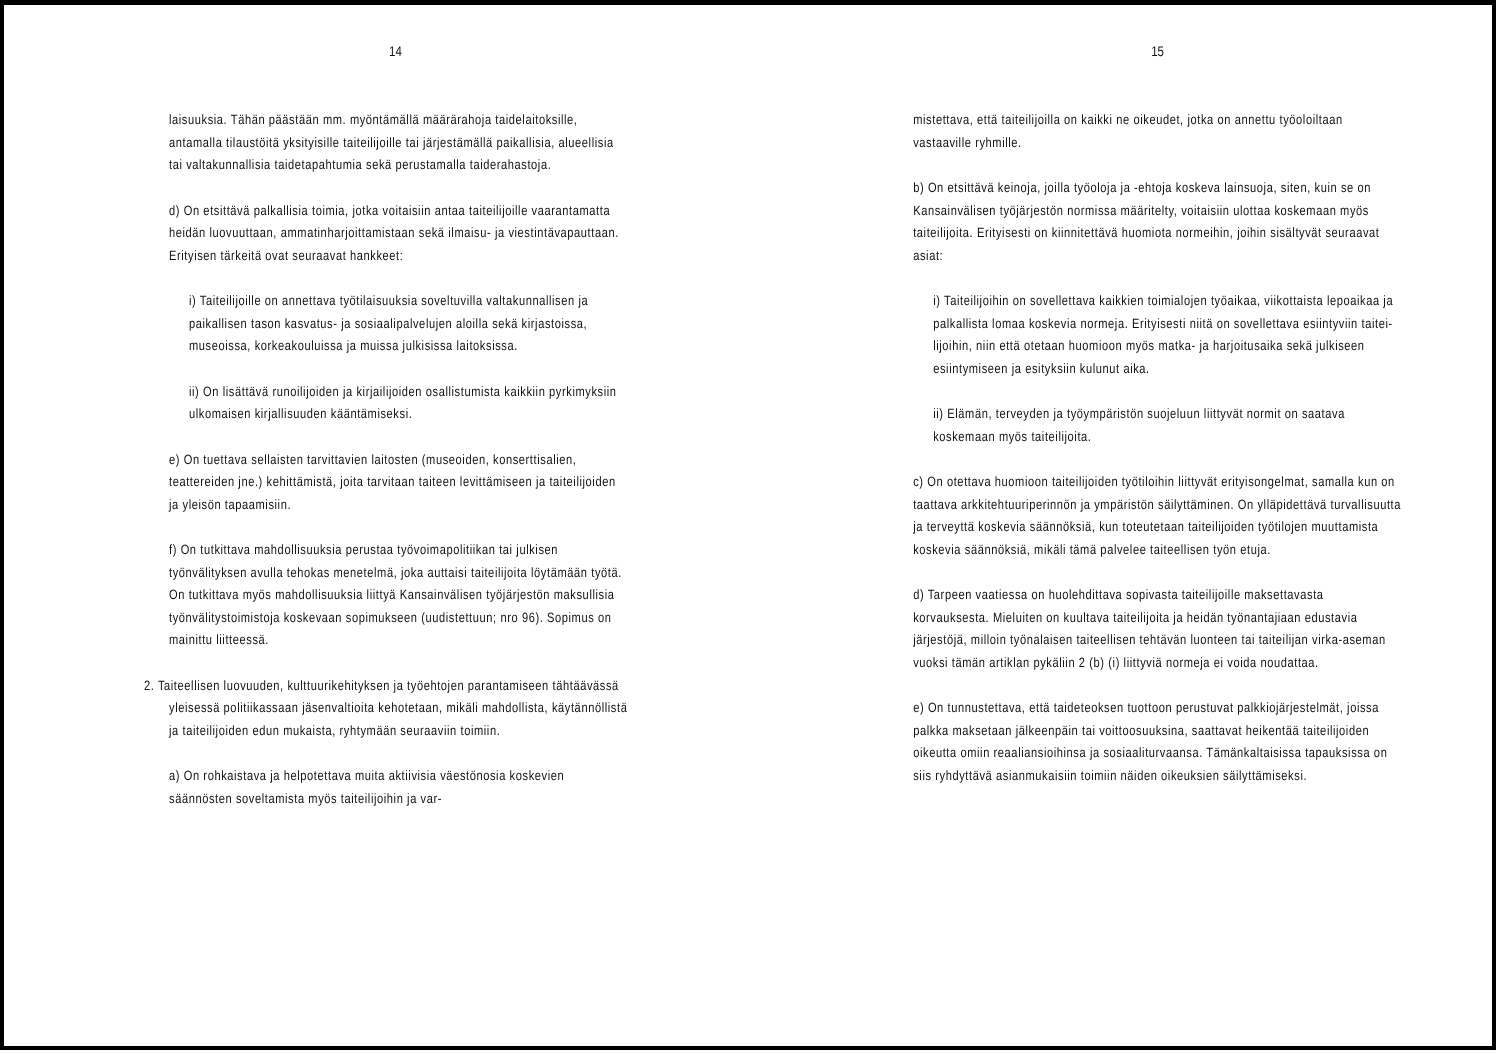14
laisuuksia. Tähän päästään mm. myöntämällä määrärahoja taide­laitoksille, antamalla tilaustöitä yksityisille taiteilijoille tai järjestämällä paikallisia, alueellisia tai valtakunnalli­sia taidetapahtumia sekä perustamalla taiderahastoja.
d) On etsittävä palkallisia toimia, jotka voitaisiin antaa taiteilijoille vaarantamatta heidän luovuuttaan, ammatinhar­joittamistaan sekä ilmaisu- ja viestintävapauttaan. Erityi­sen tärkeitä ovat seuraavat hankkeet:
i) Taiteilijoille on annettava työtilaisuuksia soveltuvilla valtakunnallisen ja paikallisen tason kasvatus- ja sosiaa­lipalvelujen aloilla sekä kirjastoissa, museoissa, korkea­kouluissa ja muissa julkisissa laitoksissa.
ii) On lisättävä runoilijoiden ja kirjailijoiden osallistu­mista kaikkiin pyrkimyksiin ulkomaisen kirjallisuuden kääntämiseksi.
e) On tuettava sellaisten tarvittavien laitosten (museoiden, konserttisalien, teattereiden jne.) kehittämistä, joita tar­vitaan taiteen levittämiseen ja taiteilijoiden ja yleisön tapaamisiin.
f) On tutkittava mahdollisuuksia perustaa työvoimapolitiikan tai julkisen työnvälityksen avulla tehokas menetelmä, joka auttaisi taiteilijoita löytämään työtä. On tutkittava myös mahdollisuuksia liittyä Kansainvälisen työjärjestön maksulli­sia työnvälitystoimistoja koskevaan sopimukseen (uudistettuun; nro 96). Sopimus on mainittu liitteessä.
2. Taiteellisen luovuuden, kulttuurikehityksen ja työehtojen pa­rantamiseen tähtäävässä yleisessä politiikassaan jäsenvaltioi­ta kehotetaan, mikäli mahdollista, käytännöllistä ja taiteili­joiden edun mukaista, ryhtymään seuraaviin toimiin.
a) On rohkaistava ja helpotettava muita aktiivisia väestönosia koskevien säännösten soveltamista myös taiteilijoihin ja var-
15
mistettava, että taiteilijoilla on kaikki ne oikeudet, jotka on annettu työoloiltaan vastaaville ryhmille.
b) On etsittävä keinoja, joilla työoloja ja -ehtoja koskeva lain­suoja, siten, kuin se on Kansainvälisen työjärjestön normissa määritelty, voitaisiin ulottaa koskemaan myös taiteilijoita. Erityisesti on kiinnitettävä huomiota normeihin, joihin sisälty­vät seuraavat asiat:
i) Taiteilijoihin on sovellettava kaikkien toimialojen työai­kaa, viikottaista lepoaikaa ja palkallista lomaa koskevia normeja. Erityisesti niitä on sovellettava esiintyviin taitei­lijoihin, niin että otetaan huomioon myös matka- ja harjoi­tusaika sekä julkiseen esiintymiseen ja esityksiin kulunut aika.
ii) Elämän, terveyden ja työympäristön suojeluun liittyvät normit on saatava koskemaan myös taiteilijoita.
c) On otettava huomioon taiteilijoiden työtiloihin liittyvät eri­tyisongelmat, samalla kun on taattava arkkitehtuuriperinnön ja ympäristön säilyttäminen. On ylläpidettävä turvallisuutta ja terveyttä koskevia säännöksiä, kun toteutetaan taiteilijoiden työtilojen muuttamista koskevia säännöksiä, mikäli tämä palve­lee taiteellisen työn etuja.
d) Tarpeen vaatiessa on huolehdittava sopivasta taiteilijoille maksettavasta korvauksesta. Mieluiten on kuultava taiteilijoita ja heidän työnantajiaan edustavia järjestöjä, milloin työnalai­sen taiteellisen tehtävän luonteen tai taiteilijan virka-aseman vuoksi tämän artiklan pykäliin 2 (b) (i) liittyviä normeja ei voida noudattaa.
e) On tunnustettava, että taideteoksen tuottoon perustuvat palk­kiojärjestelmät, joissa palkka maksetaan jälkeenpäin tai voitto­osuuksina, saattavat heikentää taiteilijoiden oikeutta omiin reaaliansioihinsa ja sosiaaliturvaansa. Tämänkaltaisissa tapauk­sissa on siis ryhdyttävä asianmukaisiin toimiin näiden oikeuksien säilyttämiseksi.